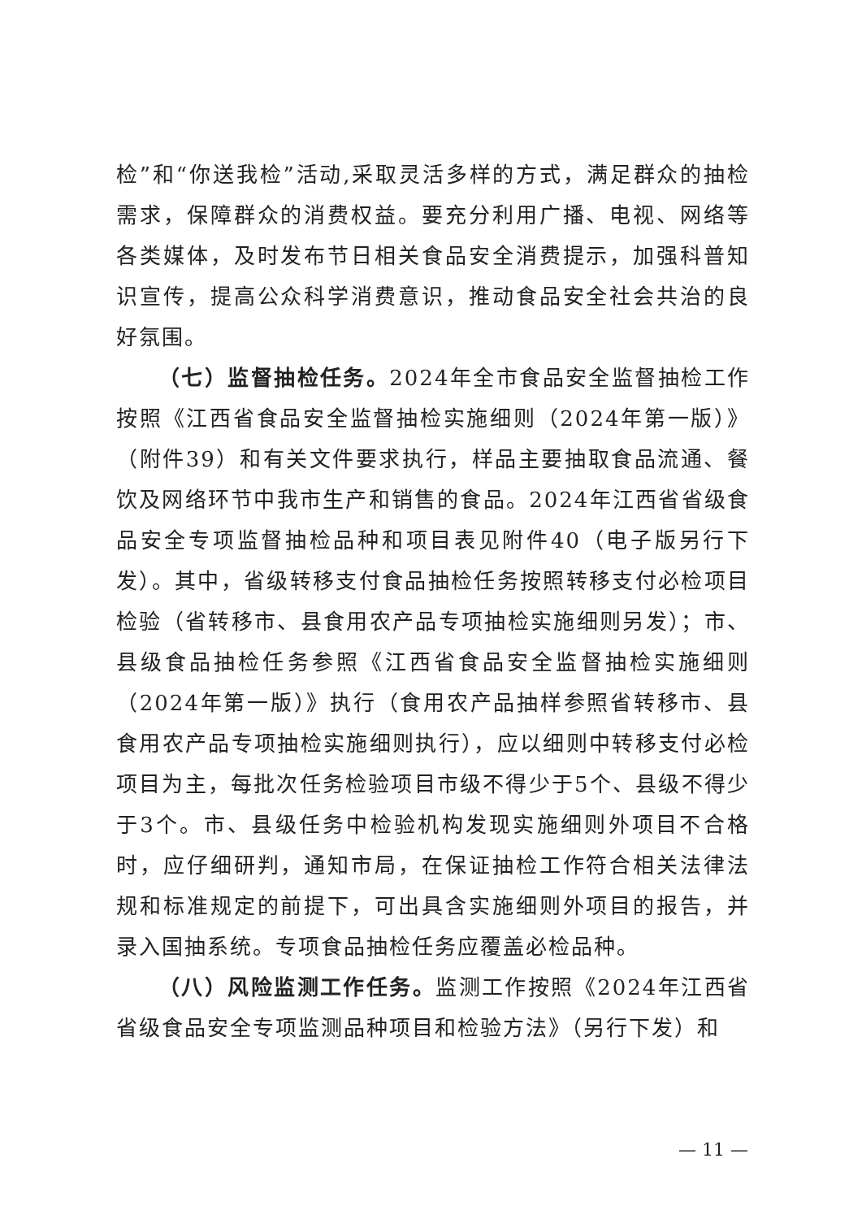检”和“你送我检”活动,采取灵活多样的方式，满足群众的抽检需求，保障群众的消费权益。要充分利用广播、电视、网络等各类媒体，及时发布节日相关食品安全消费提示，加强科普知识宣传，提高公众科学消费意识，推动食品安全社会共治的良好氛围。
（七）监督抽检任务。2024年全市食品安全监督抽检工作按照《江西省食品安全监督抽检实施细则（2024年第一版）》（附件39）和有关文件要求执行，样品主要抽取食品流通、餐饮及网络环节中我市生产和销售的食品。2024年江西省省级食品安全专项监督抽检品种和项目表见附件40（电子版另行下发）。其中，省级转移支付食品抽检任务按照转移支付必检项目检验（省转移市、县食用农产品专项抽检实施细则另发）；市、县级食品抽检任务参照《江西省食品安全监督抽检实施细则（2024年第一版）》执行（食用农产品抽样参照省转移市、县食用农产品专项抽检实施细则执行），应以细则中转移支付必检项目为主，每批次任务检验项目市级不得少于5个、县级不得少于3个。市、县级任务中检验机构发现实施细则外项目不合格时，应仔细研判，通知市局，在保证抽检工作符合相关法律法规和标准规定的前提下，可出具含实施细则外项目的报告，并录入国抽系统。专项食品抽检任务应覆盖必检品种。
（八）风险监测工作任务。监测工作按照《2024年江西省省级食品安全专项监测品种项目和检验方法》（另行下发）和
— 11 —